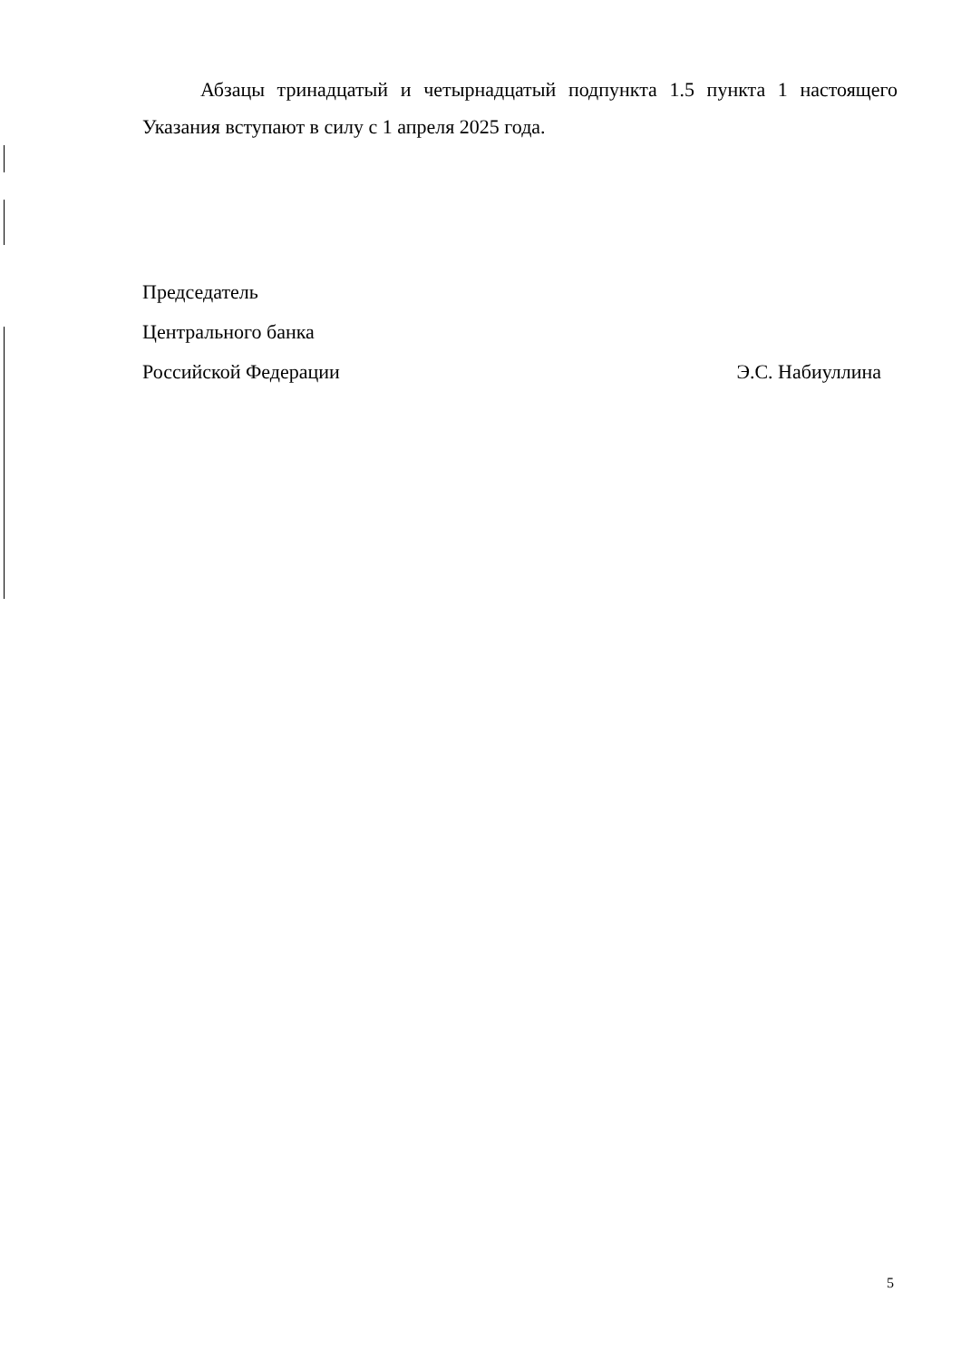Абзацы тринадцатый и четырнадцатый подпункта 1.5 пункта 1 настоящего Указания вступают в силу с 1 апреля 2025 года.
Председатель
Центрального банка
Российской Федерации Э.С. Набиуллина
5